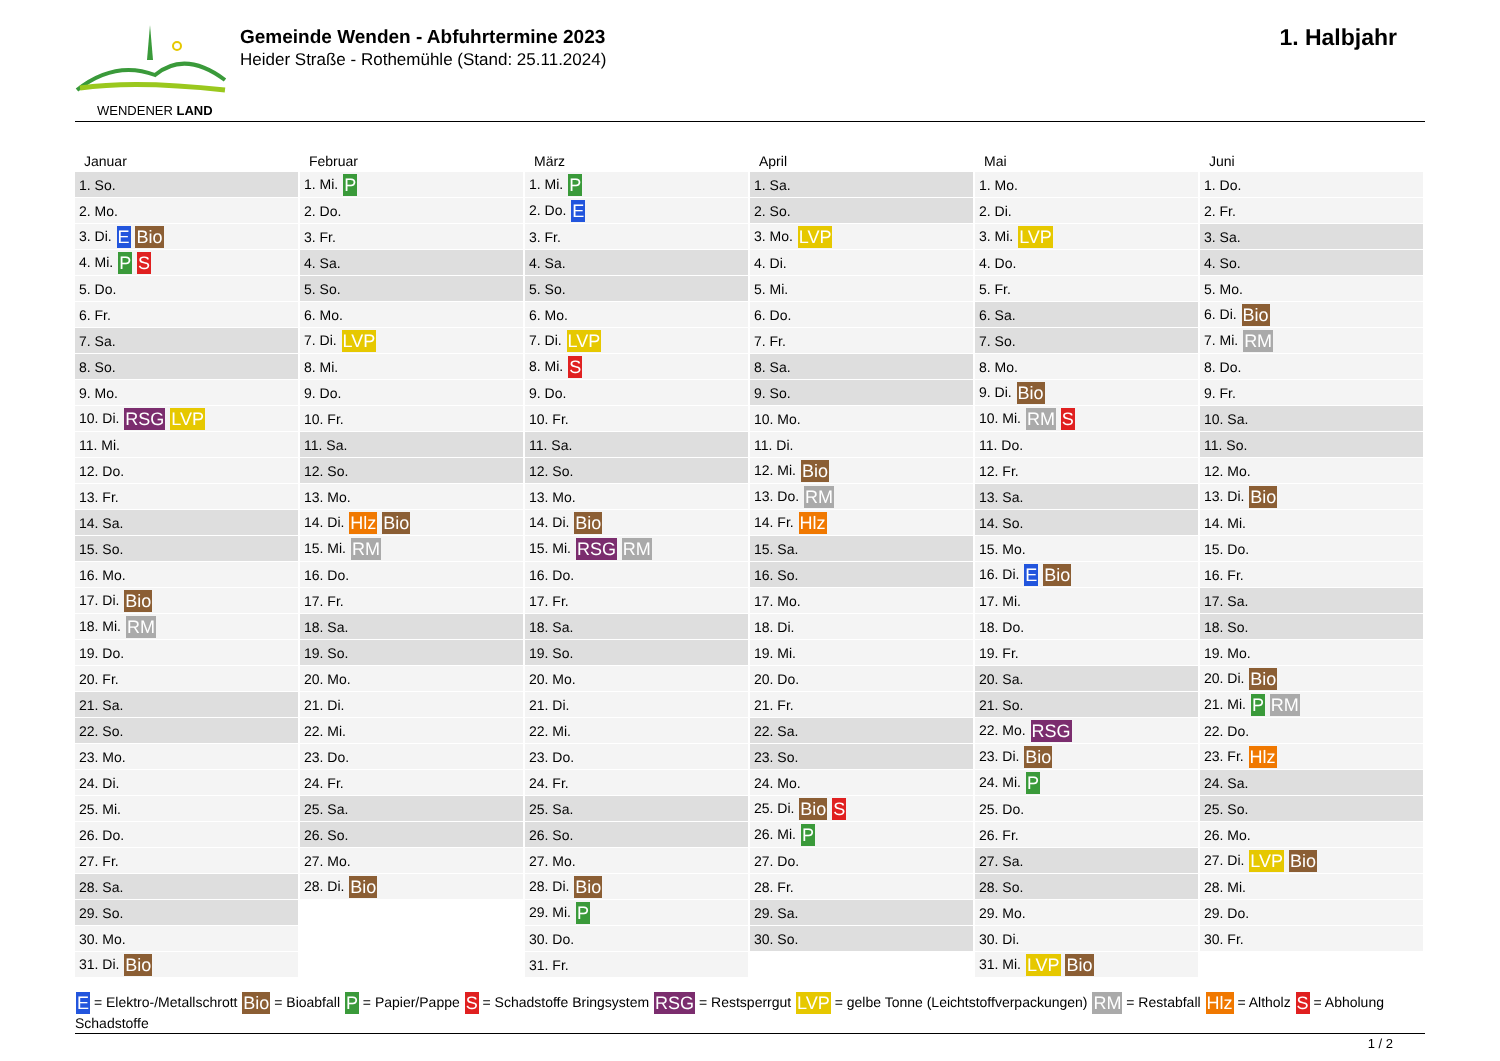WENDENER LAND
Gemeinde Wenden - Abfuhrtermine 2023
Heider Straße - Rothemühle (Stand: 25.11.2024)
1. Halbjahr
| Januar | Februar | März | April | Mai | Juni |
| --- | --- | --- | --- | --- | --- |
| 1. So. | 1. Mi. P | 1. Mi. P | 1. Sa. | 1. Mo. | 1. Do. |
| 2. Mo. | 2. Do. | 2. Do. E | 2. So. | 2. Di. | 2. Fr. |
| 3. Di. E Bio | 3. Fr. | 3. Fr. | 3. Mo. LVP | 3. Mi. LVP | 3. Sa. |
| 4. Mi. P S | 4. Sa. | 4. Sa. | 4. Di. | 4. Do. | 4. So. |
| 5. Do. | 5. So. | 5. So. | 5. Mi. | 5. Fr. | 5. Mo. |
| 6. Fr. | 6. Mo. | 6. Mo. | 6. Do. | 6. Sa. | 6. Di. Bio |
| 7. Sa. | 7. Di. LVP | 7. Di. LVP | 7. Fr. | 7. So. | 7. Mi. RM |
| 8. So. | 8. Mi. | 8. Mi. S | 8. Sa. | 8. Mo. | 8. Do. |
| 9. Mo. | 9. Do. | 9. Do. | 9. So. | 9. Di. Bio | 9. Fr. |
| 10. Di. RSG LVP | 10. Fr. | 10. Fr. | 10. Mo. | 10. Mi. RM S | 10. Sa. |
| 11. Mi. | 11. Sa. | 11. Sa. | 11. Di. | 11. Do. | 11. So. |
| 12. Do. | 12. So. | 12. So. | 12. Mi. Bio | 12. Fr. | 12. Mo. |
| 13. Fr. | 13. Mo. | 13. Mo. | 13. Do. RM | 13. Sa. | 13. Di. Bio |
| 14. Sa. | 14. Di. Hlz Bio | 14. Di. Bio | 14. Fr. Hlz | 14. So. | 14. Mi. |
| 15. So. | 15. Mi. RM | 15. Mi. RSG RM | 15. Sa. | 15. Mo. | 15. Do. |
| 16. Mo. | 16. Do. | 16. Do. | 16. So. | 16. Di. E Bio | 16. Fr. |
| 17. Di. Bio | 17. Fr. | 17. Fr. | 17. Mo. | 17. Mi. | 17. Sa. |
| 18. Mi. RM | 18. Sa. | 18. Sa. | 18. Di. | 18. Do. | 18. So. |
| 19. Do. | 19. So. | 19. So. | 19. Mi. | 19. Fr. | 19. Mo. |
| 20. Fr. | 20. Mo. | 20. Mo. | 20. Do. | 20. Sa. | 20. Di. Bio |
| 21. Sa. | 21. Di. | 21. Di. | 21. Fr. | 21. So. | 21. Mi. P RM |
| 22. So. | 22. Mi. | 22. Mi. | 22. Sa. | 22. Mo. RSG | 22. Do. |
| 23. Mo. | 23. Do. | 23. Do. | 23. So. | 23. Di. Bio | 23. Fr. Hlz |
| 24. Di. | 24. Fr. | 24. Fr. | 24. Mo. | 24. Mi. P | 24. Sa. |
| 25. Mi. | 25. Sa. | 25. Sa. | 25. Di. Bio S | 25. Do. | 25. So. |
| 26. Do. | 26. So. | 26. So. | 26. Mi. P | 26. Fr. | 26. Mo. |
| 27. Fr. | 27. Mo. | 27. Mo. | 27. Do. | 27. Sa. | 27. Di. LVP Bio |
| 28. Sa. | 28. Di. Bio | 28. Di. Bio | 28. Fr. | 28. So. | 28. Mi. |
| 29. So. | | 29. Mi. P | 29. Sa. | 29. Mo. | 29. Do. |
| 30. Mo. | | 30. Do. | 30. So. | 30. Di. | 30. Fr. |
| 31. Di. Bio | | 31. Fr. | | 31. Mi. LVP Bio | |
E = Elektro-/Metallschrott Bio = Bioabfall P = Papier/Pappe S = Schadstoffe Bringsystem RSG = Restsperrgut LVP = gelbe Tonne (Leichtstoffverpackungen) RM = Restabfall Hlz = Altholz S = Abholung Schadstoffe
1 / 2